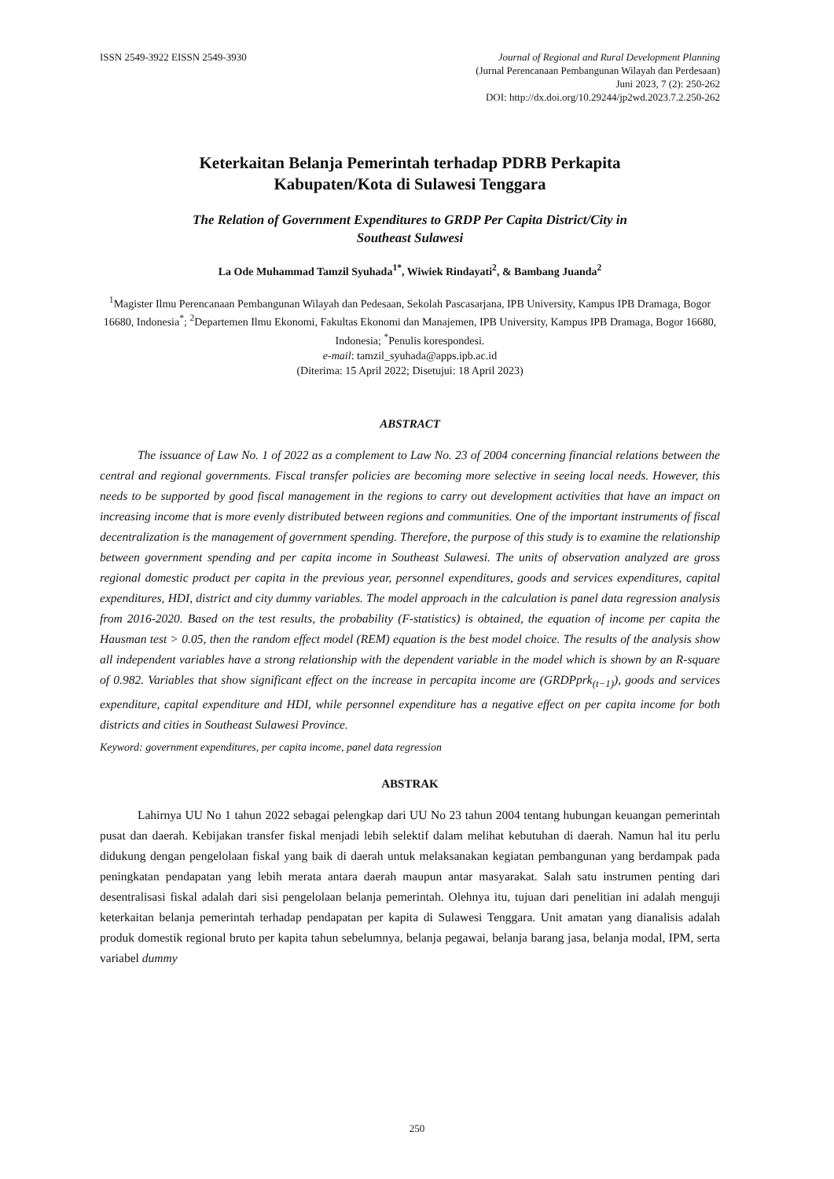ISSN 2549-3922 EISSN 2549-3930 Journal of Regional and Rural Development Planning
(Jurnal Perencanaan Pembangunan Wilayah dan Perdesaan)
Juni 2023, 7 (2): 250-262
DOI: http://dx.doi.org/10.29244/jp2wd.2023.7.2.250-262
Keterkaitan Belanja Pemerintah terhadap PDRB Perkapita
Kabupaten/Kota di Sulawesi Tenggara
The Relation of Government Expenditures to GRDP Per Capita District/City in
Southeast Sulawesi
La Ode Muhammad Tamzil Syuhada<sup>1*</sup>, Wiwiek Rindayati<sup>2</sup>, & Bambang Juanda<sup>2</sup>
<sup>1</sup> Magister Ilmu Perencanaan Pembangunan Wilayah dan Pedesaan, Sekolah Pascasarjana, IPB University, Kampus IPB Dramaga, Bogor 16680, Indonesia<sup>*</sup>; <sup>2</sup>Departemen Ilmu Ekonomi, Fakultas Ekonomi dan Manajemen, IPB University, Kampus IPB Dramaga, Bogor 16680, Indonesia; <sup>*</sup>Penulis korespondesi.
e-mail: tamzil_syuhada@apps.ipb.ac.id
(Diterima: 15 April 2022; Disetujui: 18 April 2023)
ABSTRACT
The issuance of Law No. 1 of 2022 as a complement to Law No. 23 of 2004 concerning financial relations between the central and regional governments. Fiscal transfer policies are becoming more selective in seeing local needs. However, this needs to be supported by good fiscal management in the regions to carry out development activities that have an impact on increasing income that is more evenly distributed between regions and communities. One of the important instruments of fiscal decentralization is the management of government spending. Therefore, the purpose of this study is to examine the relationship between government spending and per capita income in Southeast Sulawesi. The units of observation analyzed are gross regional domestic product per capita in the previous year, personnel expenditures, goods and services expenditures, capital expenditures, HDI, district and city dummy variables. The model approach in the calculation is panel data regression analysis from 2016-2020. Based on the test results, the probability (F-statistics) is obtained, the equation of income per capita the Hausman test > 0.05, then the random effect model (REM) equation is the best model choice. The results of the analysis show all independent variables have a strong relationship with the dependent variable in the model which is shown by an R-square of 0.982. Variables that show significant effect on the increase in percapita income are (GRDPprk<sub>(t−1)</sub>), goods and services expenditure, capital expenditure and HDI, while personnel expenditure has a negative effect on per capita income for both districts and cities in Southeast Sulawesi Province.
Keyword: government expenditures, per capita income, panel data regression
ABSTRAK
Lahirnya UU No 1 tahun 2022 sebagai pelengkap dari UU No 23 tahun 2004 tentang hubungan keuangan pemerintah pusat dan daerah. Kebijakan transfer fiskal menjadi lebih selektif dalam melihat kebutuhan di daerah. Namun hal itu perlu didukung dengan pengelolaan fiskal yang baik di daerah untuk melaksanakan kegiatan pembangunan yang berdampak pada peningkatan pendapatan yang lebih merata antara daerah maupun antar masyarakat. Salah satu instrumen penting dari desentralisasi fiskal adalah dari sisi pengelolaan belanja pemerintah. Olehnya itu, tujuan dari penelitian ini adalah menguji keterkaitan belanja pemerintah terhadap pendapatan per kapita di Sulawesi Tenggara. Unit amatan yang dianalisis adalah produk domestik regional bruto per kapita tahun sebelumnya, belanja pegawai, belanja barang jasa, belanja modal, IPM, serta variabel dummy
250